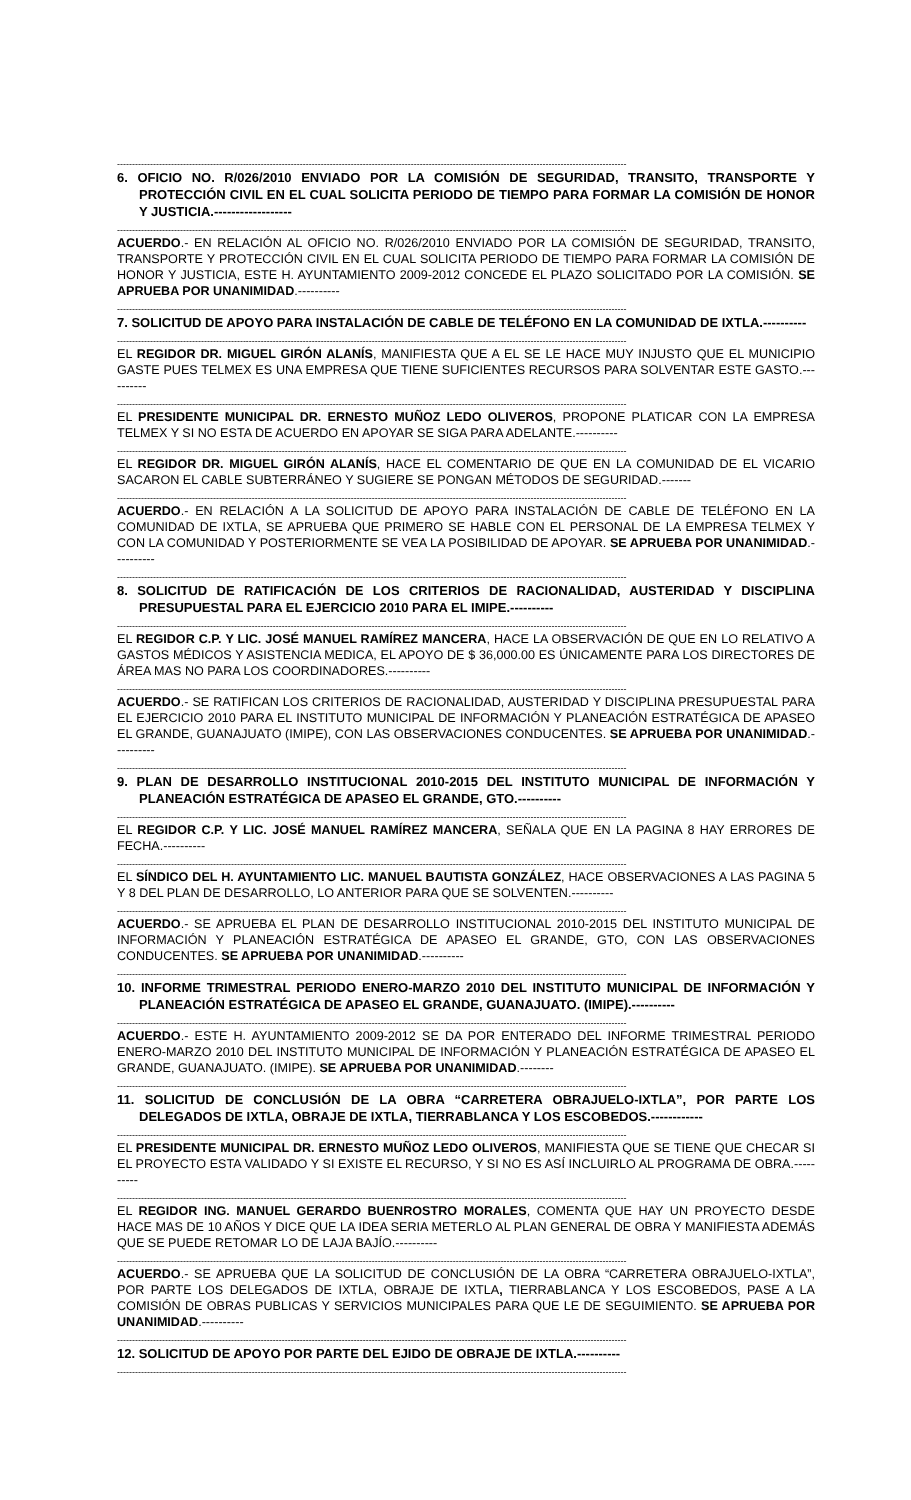--------------------------------------------------------------------------------------------------------------------------------------------------------------------------
6. OFICIO NO. R/026/2010 ENVIADO POR LA COMISIÓN DE SEGURIDAD, TRANSITO, TRANSPORTE Y PROTECCIÓN CIVIL EN EL CUAL SOLICITA PERIODO DE TIEMPO PARA FORMAR LA COMISIÓN DE HONOR Y JUSTICIA.------------------
--------------------------------------------------------------------------------------------------------------------------------------------------------------------------
ACUERDO.- EN RELACIÓN AL OFICIO NO. R/026/2010 ENVIADO POR LA COMISIÓN DE SEGURIDAD, TRANSITO, TRANSPORTE Y PROTECCIÓN CIVIL EN EL CUAL SOLICITA PERIODO DE TIEMPO PARA FORMAR LA COMISIÓN DE HONOR Y JUSTICIA, ESTE H. AYUNTAMIENTO 2009-2012 CONCEDE EL PLAZO SOLICITADO POR LA COMISIÓN. SE APRUEBA POR UNANIMIDAD.----------
--------------------------------------------------------------------------------------------------------------------------------------------------------------------------
7. SOLICITUD DE APOYO PARA INSTALACIÓN DE CABLE DE TELÉFONO EN LA COMUNIDAD DE IXTLA.----------
--------------------------------------------------------------------------------------------------------------------------------------------------------------------------
EL REGIDOR DR. MIGUEL GIRÓN ALANÍS, MANIFIESTA QUE A EL SE LE HACE MUY INJUSTO QUE EL MUNICIPIO GASTE PUES TELMEX ES UNA EMPRESA QUE TIENE SUFICIENTES RECURSOS PARA SOLVENTAR ESTE GASTO.----------
--------------------------------------------------------------------------------------------------------------------------------------------------------------------------
EL PRESIDENTE MUNICIPAL DR. ERNESTO MUÑOZ LEDO OLIVEROS, PROPONE PLATICAR CON LA EMPRESA TELMEX Y SI NO ESTA DE ACUERDO EN APOYAR SE SIGA PARA ADELANTE.----------
--------------------------------------------------------------------------------------------------------------------------------------------------------------------------
EL REGIDOR DR. MIGUEL GIRÓN ALANÍS, HACE EL COMENTARIO DE QUE EN LA COMUNIDAD DE EL VICARIO SACARON EL CABLE SUBTERRÁNEO Y SUGIERE SE PONGAN MÉTODOS DE SEGURIDAD.-------
--------------------------------------------------------------------------------------------------------------------------------------------------------------------------
ACUERDO.- EN RELACIÓN A LA SOLICITUD DE APOYO PARA INSTALACIÓN DE CABLE DE TELÉFONO EN LA COMUNIDAD DE IXTLA, SE APRUEBA QUE PRIMERO SE HABLE CON EL PERSONAL DE LA EMPRESA TELMEX Y CON LA COMUNIDAD Y POSTERIORMENTE SE VEA LA POSIBILIDAD DE APOYAR. SE APRUEBA POR UNANIMIDAD.----------
--------------------------------------------------------------------------------------------------------------------------------------------------------------------------
8. SOLICITUD DE RATIFICACIÓN DE LOS CRITERIOS DE RACIONALIDAD, AUSTERIDAD Y DISCIPLINA PRESUPUESTAL PARA EL EJERCICIO 2010 PARA EL IMIPE.----------
--------------------------------------------------------------------------------------------------------------------------------------------------------------------------
EL REGIDOR C.P. Y LIC. JOSÉ MANUEL RAMÍREZ MANCERA, HACE LA OBSERVACIÓN DE QUE EN LO RELATIVO A GASTOS MÉDICOS Y ASISTENCIA MEDICA, EL APOYO DE $ 36,000.00 ES ÚNICAMENTE PARA LOS DIRECTORES DE ÁREA MAS NO PARA LOS COORDINADORES.----------
--------------------------------------------------------------------------------------------------------------------------------------------------------------------------
ACUERDO.- SE RATIFICAN LOS CRITERIOS DE RACIONALIDAD, AUSTERIDAD Y DISCIPLINA PRESUPUESTAL PARA EL EJERCICIO 2010 PARA EL INSTITUTO MUNICIPAL DE INFORMACIÓN Y PLANEACIÓN ESTRATÉGICA DE APASEO EL GRANDE, GUANAJUATO (IMIPE), CON LAS OBSERVACIONES CONDUCENTES. SE APRUEBA POR UNANIMIDAD.----------
--------------------------------------------------------------------------------------------------------------------------------------------------------------------------
9. PLAN DE DESARROLLO INSTITUCIONAL 2010-2015 DEL INSTITUTO MUNICIPAL DE INFORMACIÓN Y PLANEACIÓN ESTRATÉGICA DE APASEO EL GRANDE, GTO.----------
--------------------------------------------------------------------------------------------------------------------------------------------------------------------------
EL REGIDOR C.P. Y LIC. JOSÉ MANUEL RAMÍREZ MANCERA, SEÑALA QUE EN LA PAGINA 8 HAY ERRORES DE FECHA.----------
--------------------------------------------------------------------------------------------------------------------------------------------------------------------------
EL SÍNDICO DEL H. AYUNTAMIENTO LIC. MANUEL BAUTISTA GONZÁLEZ, HACE OBSERVACIONES A LAS PAGINA 5 Y 8 DEL PLAN DE DESARROLLO, LO ANTERIOR PARA QUE SE SOLVENTEN.----------
--------------------------------------------------------------------------------------------------------------------------------------------------------------------------
ACUERDO.- SE APRUEBA EL PLAN DE DESARROLLO INSTITUCIONAL 2010-2015 DEL INSTITUTO MUNICIPAL DE INFORMACIÓN Y PLANEACIÓN ESTRATÉGICA DE APASEO EL GRANDE, GTO, CON LAS OBSERVACIONES CONDUCENTES. SE APRUEBA POR UNANIMIDAD.----------
--------------------------------------------------------------------------------------------------------------------------------------------------------------------------
10. INFORME TRIMESTRAL PERIODO ENERO-MARZO 2010 DEL INSTITUTO MUNICIPAL DE INFORMACIÓN Y PLANEACIÓN ESTRATÉGICA DE APASEO EL GRANDE, GUANAJUATO. (IMIPE).----------
--------------------------------------------------------------------------------------------------------------------------------------------------------------------------
ACUERDO.- ESTE H. AYUNTAMIENTO 2009-2012 SE DA POR ENTERADO DEL INFORME TRIMESTRAL PERIODO ENERO-MARZO 2010 DEL INSTITUTO MUNICIPAL DE INFORMACIÓN Y PLANEACIÓN ESTRATÉGICA DE APASEO EL GRANDE, GUANAJUATO. (IMIPE). SE APRUEBA POR UNANIMIDAD.--------
--------------------------------------------------------------------------------------------------------------------------------------------------------------------------
11. SOLICITUD DE CONCLUSIÓN DE LA OBRA “CARRETERA OBRAJUELO-IXTLA”, POR PARTE LOS DELEGADOS DE IXTLA, OBRAJE DE IXTLA, TIERRABLANCA Y LOS ESCOBEDOS.------------
--------------------------------------------------------------------------------------------------------------------------------------------------------------------------
EL PRESIDENTE MUNICIPAL DR. ERNESTO MUÑOZ LEDO OLIVEROS, MANIFIESTA QUE SE TIENE QUE CHECAR SI EL PROYECTO ESTA VALIDADO Y SI EXISTE EL RECURSO, Y SI NO ES ASÍ INCLUIRLO AL PROGRAMA DE OBRA.----------
--------------------------------------------------------------------------------------------------------------------------------------------------------------------------
EL REGIDOR ING. MANUEL GERARDO BUENROSTRO MORALES, COMENTA QUE HAY UN PROYECTO DESDE HACE MAS DE 10 AÑOS Y DICE QUE LA IDEA SERIA METERLO AL PLAN GENERAL DE OBRA Y MANIFIESTA ADEMÁS QUE SE PUEDE RETOMAR LO DE LAJA BAJÍO.----------
--------------------------------------------------------------------------------------------------------------------------------------------------------------------------
ACUERDO.- SE APRUEBA QUE LA SOLICITUD DE CONCLUSIÓN DE LA OBRA “CARRETERA OBRAJUELO-IXTLA”, POR PARTE LOS DELEGADOS DE IXTLA, OBRAJE DE IXTLA, TIERRABLANCA Y LOS ESCOBEDOS, PASE A LA COMISIÓN DE OBRAS PUBLICAS Y SERVICIOS MUNICIPALES PARA QUE LE DE SEGUIMIENTO. SE APRUEBA POR UNANIMIDAD.----------
--------------------------------------------------------------------------------------------------------------------------------------------------------------------------
12. SOLICITUD DE APOYO POR PARTE DEL EJIDO DE OBRAJE DE IXTLA.----------
--------------------------------------------------------------------------------------------------------------------------------------------------------------------------